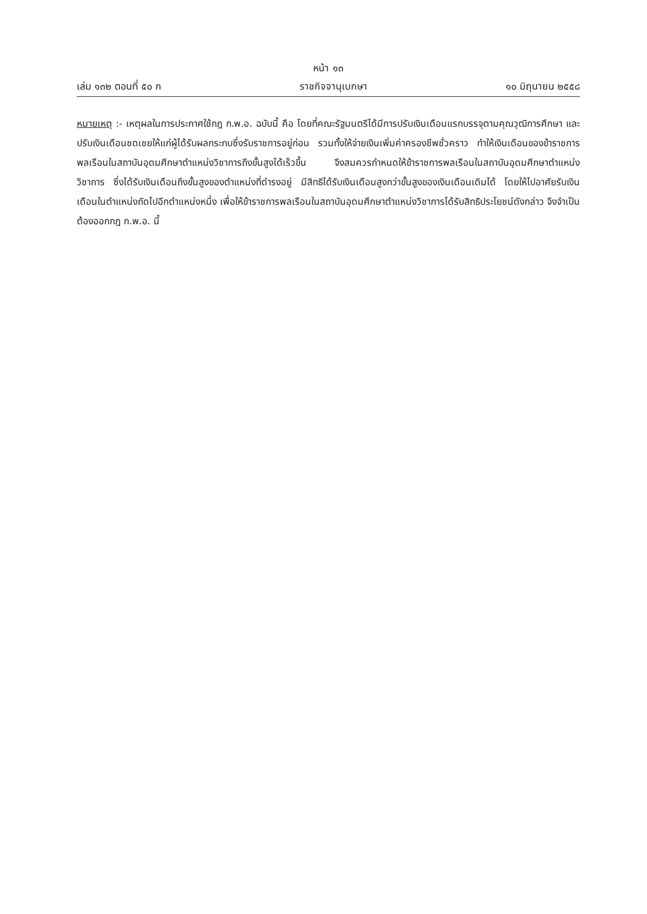หน้า ๑๓
เล่ม ๑๓๒ ตอนที่ ๕๐ ก ราชกิจจานุเบกษา ๑๐ มิถุนายน ๒๕๕๘
หมายเหตุ :- เหตุผลในการประกาศใช้กฎ ก.พ.อ. ฉบับนี้ คือ โดยที่คณะรัฐมนตรีได้มีการปรับเงินเดือนแรกบรรจุตามคุณวุฒิการศึกษา และปรับเงินเดือนชดเชยให้แก่ผู้ได้รับผลกระทบซึ่งรับราชการอยู่ก่อน รวมทั้งให้จ่ายเงินเพิ่มค่าครองชีพชั่วคราว ทำให้เงินเดือนของข้าราชการพลเรือนในสถาบันอุดมศึกษาตำแหน่งวิชาการถึงขั้นสูงได้เร็วขึ้น จึงสมควรกำหนดให้ข้าราชการพลเรือนในสถาบันอุดมศึกษาตำแหน่งวิชาการ ซึ่งได้รับเงินเดือนถึงขั้นสูงของตำแหน่งที่ดำรงอยู่ มีสิทธิได้รับเงินเดือนสูงกว่าขั้นสูงของเงินเดือนเดิมได้ โดยให้ไปอาศัยรับเงินเดือนในตำแหน่งถัดไปอีกตำแหน่งหนึ่ง เพื่อให้ข้าราชการพลเรือนในสถาบันอุดมศึกษาตำแหน่งวิชาการได้รับสิทธิประโยชน์ดังกล่าว จึงจำเป็นต้องออกกฎ ก.พ.อ. นี้